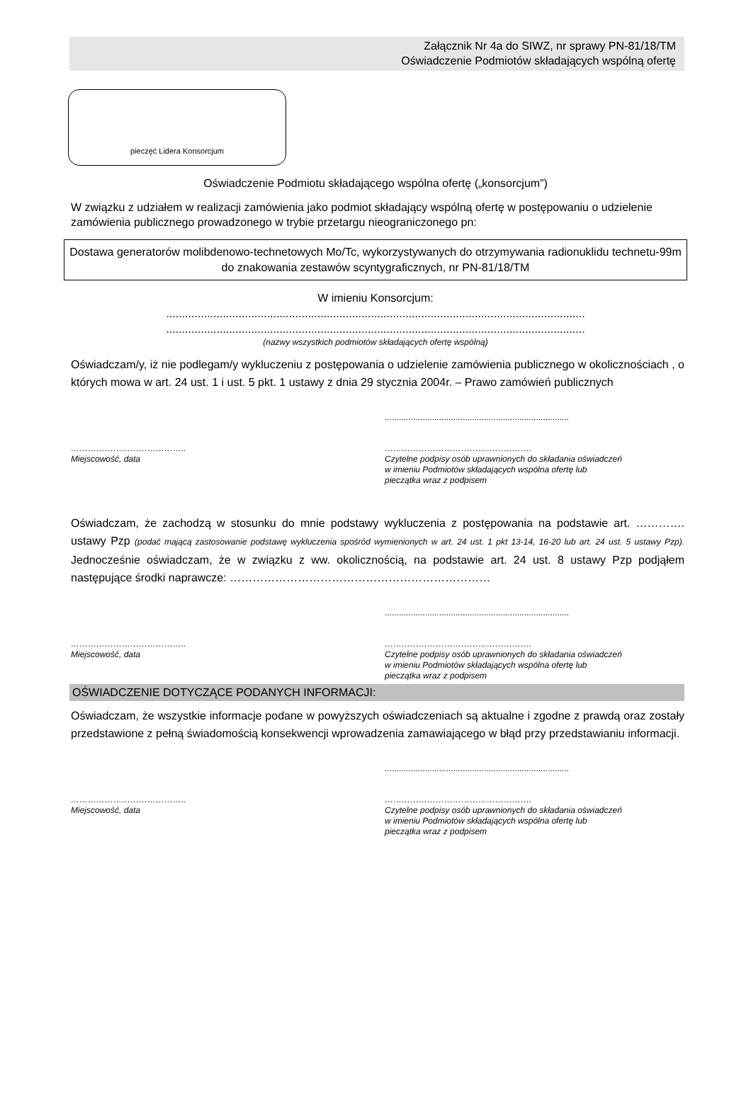Załącznik Nr 4a do SIWZ, nr sprawy PN-81/18/TM
Oświadczenie Podmiotów składających wspólną ofertę
pieczęć Lidera Konsorcjum
Oświadczenie Podmiotu składającego wspólna ofertę („konsorcjum”)
W związku z udziałem w realizacji zamówienia jako podmiot składający wspólną ofertę w postępowaniu o udzielenie zamówienia publicznego prowadzonego w trybie przetargu nieograniczonego pn:
Dostawa generatorów molibdenowo-technetowych Mo/Tc, wykorzystywanych do otrzymywania radionuklidu technetu-99m do znakowania zestawów scyntygraficznych, nr PN-81/18/TM
W imieniu Konsorcjum:
.....................................................................................................................................
.....................................................................................................................................
(nazwy wszystkich podmiotów składających ofertę wspólną)
Oświadczam/y, iż nie podlegam/y wykluczeniu z postępowania o udzielenie zamówienia publicznego w okolicznościach , o których mowa w art. 24 ust. 1 i ust. 5 pkt. 1 ustawy z dnia 29 stycznia 2004r. – Prawo zamówień publicznych
..............................................................................
…………………………………..
Miejscowość, data
…………………………………………….
Czytelne podpisy osób uprawnionych do składania oświadczeń
w imieniu Podmiotów składających wspólna ofertę lub
pieczątka wraz z podpisem
Oświadczam, że zachodzą w stosunku do mnie podstawy wykluczenia z postępowania na podstawie art. …………. ustawy Pzp (podać mającą zastosowanie podstawę wykluczenia spośród wymienionych w art. 24 ust. 1 pkt 13-14, 16-20 lub art. 24 ust. 5 ustawy Pzp). Jednocześnie oświadczam, że w związku z ww. okolicznością, na podstawie art. 24 ust. 8 ustawy Pzp podjąłem następujące środki naprawcze: ……………………………………………………………
..............................................................................
…………………………………..
Miejscowość, data
…………………………………………….
Czytelne podpisy osób uprawnionych do składania oświadczeń
w imieniu Podmiotów składających wspólna ofertę lub
pieczątka wraz z podpisem
OŚWIADCZENIE DOTYCZĄCE PODANYCH INFORMACJI:
Oświadczam, że wszystkie informacje podane w powyższych oświadczeniach są aktualne i zgodne z prawdą oraz zostały przedstawione z pełną świadomością konsekwencji wprowadzenia zamawiającego w błąd przy przedstawianiu informacji.
..............................................................................
…………………………………..
Miejscowość, data
…………………………………………….
Czytelne podpisy osób uprawnionych do składania oświadczeń
w imieniu Podmiotów składających wspólna ofertę lub
pieczątka wraz z podpisem